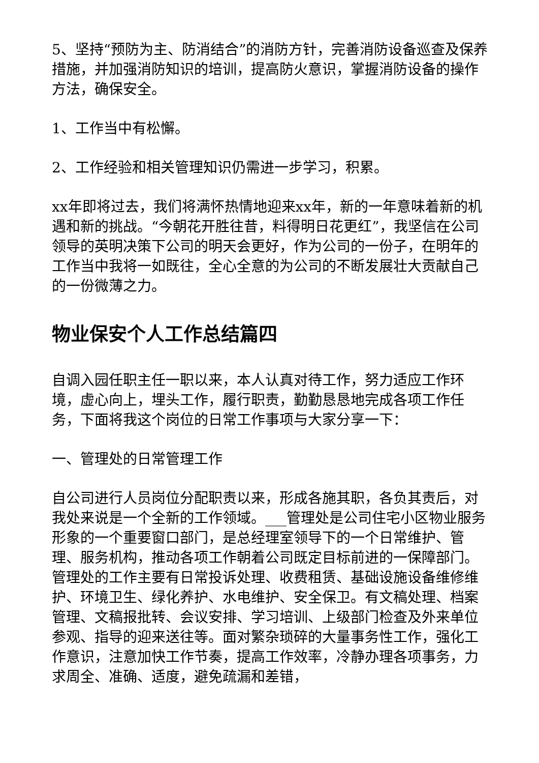5、坚持“预防为主、防消结合”的消防方针，完善消防设备巡查及保养措施，并加强消防知识的培训，提高防火意识，掌握消防设备的操作方法，确保安全。
1、工作当中有松懈。
2、工作经验和相关管理知识仍需进一步学习，积累。
xx年即将过去，我们将满怀热情地迎来xx年，新的一年意味着新的机遇和新的挑战。“今朝花开胜往昔，料得明日花更红”，我坚信在公司领导的英明决策下公司的明天会更好，作为公司的一份子，在明年的工作当中我将一如既往，全心全意的为公司的不断发展壮大贡献自己的一份微薄之力。
物业保安个人工作总结篇四
自调入园任职主任一职以来，本人认真对待工作，努力适应工作环境，虚心向上，埋头工作，履行职责，勤勤恳恳地完成各项工作任务，下面将我这个岗位的日常工作事项与大家分享一下：
一、管理处的日常管理工作
自公司进行人员岗位分配职责以来，形成各施其职，各负其责后，对我处来说是一个全新的工作领域。___管理处是公司住宅小区物业服务形象的一个重要窗口部门，是总经理室领导下的一个日常维护、管理、服务机构，推动各项工作朝着公司既定目标前进的一保障部门。管理处的工作主要有日常投诉处理、收费租赁、基础设施设备维修维护、环境卫生、绿化养护、水电维护、安全保卫。有文稿处理、档案管理、文稿报批转、会议安排、学习培训、上级部门检查及外来单位参观、指导的迎来送往等。面对繁杂琐碎的大量事务性工作，强化工作意识，注意加快工作节奏，提高工作效率，冷静办理各项事务，力求周全、准确、适度，避免疏漏和差错，